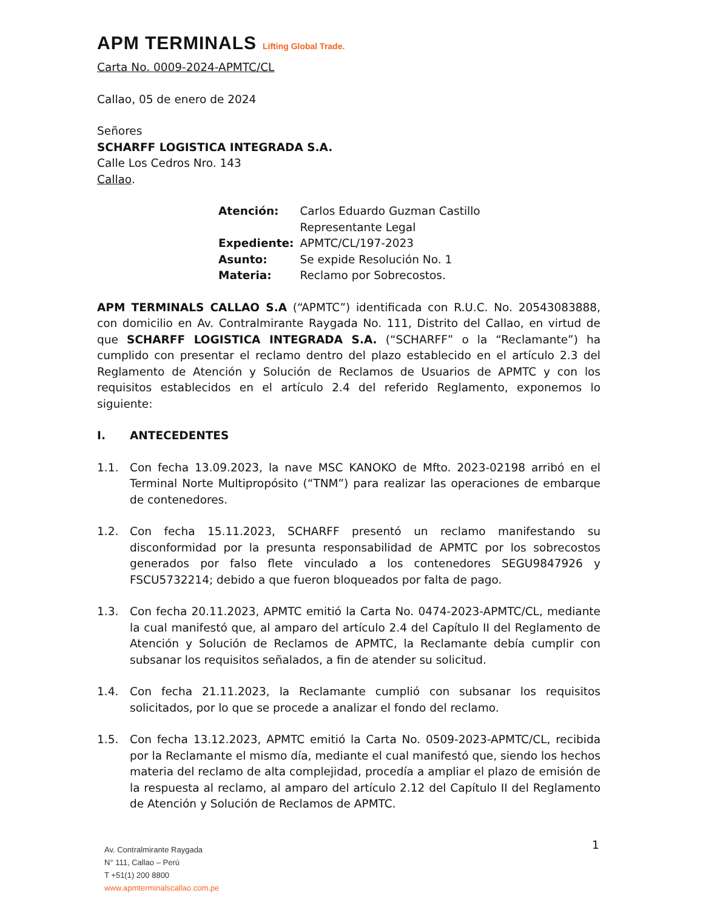APM TERMINALS Lifting Global Trade.
Carta No. 0009-2024-APMTC/CL
Callao, 05 de enero de 2024
Señores
SCHARFF LOGISTICA INTEGRADA S.A.
Calle Los Cedros Nro. 143
Callao.
| Atención: | Carlos Eduardo Guzman Castillo Representante Legal |
| Expediente: | APMTC/CL/197-2023 |
| Asunto: | Se expide Resolución No. 1 |
| Materia: | Reclamo por Sobrecostos. |
APM TERMINALS CALLAO S.A (“APMTC”) identificada con R.U.C. No. 20543083888, con domicilio en Av. Contralmirante Raygada No. 111, Distrito del Callao, en virtud de que SCHARFF LOGISTICA INTEGRADA S.A. (“SCHARFF” o la “Reclamante”) ha cumplido con presentar el reclamo dentro del plazo establecido en el artículo 2.3 del Reglamento de Atención y Solución de Reclamos de Usuarios de APMTC y con los requisitos establecidos en el artículo 2.4 del referido Reglamento, exponemos lo siguiente:
I. ANTECEDENTES
1.1. Con fecha 13.09.2023, la nave MSC KANOKO de Mfto. 2023-02198 arribó en el Terminal Norte Multipropósito (“TNM”) para realizar las operaciones de embarque de contenedores.
1.2. Con fecha 15.11.2023, SCHARFF presentó un reclamo manifestando su disconformidad por la presunta responsabilidad de APMTC por los sobrecostos generados por falso flete vinculado a los contenedores SEGU9847926 y FSCU5732214; debido a que fueron bloqueados por falta de pago.
1.3. Con fecha 20.11.2023, APMTC emitió la Carta No. 0474-2023-APMTC/CL, mediante la cual manifestó que, al amparo del artículo 2.4 del Capítulo II del Reglamento de Atención y Solución de Reclamos de APMTC, la Reclamante debía cumplir con subsanar los requisitos señalados, a fin de atender su solicitud.
1.4. Con fecha 21.11.2023, la Reclamante cumplió con subsanar los requisitos solicitados, por lo que se procede a analizar el fondo del reclamo.
1.5. Con fecha 13.12.2023, APMTC emitió la Carta No. 0509-2023-APMTC/CL, recibida por la Reclamante el mismo día, mediante el cual manifestó que, siendo los hechos materia del reclamo de alta complejidad, procedía a ampliar el plazo de emisión de la respuesta al reclamo, al amparo del artículo 2.12 del Capítulo II del Reglamento de Atención y Solución de Reclamos de APMTC.
1
Av. Contralmirante Raygada
N° 111, Callao – Perú
T +51(1) 200 8800
www.apmterminalscallao.com.pe